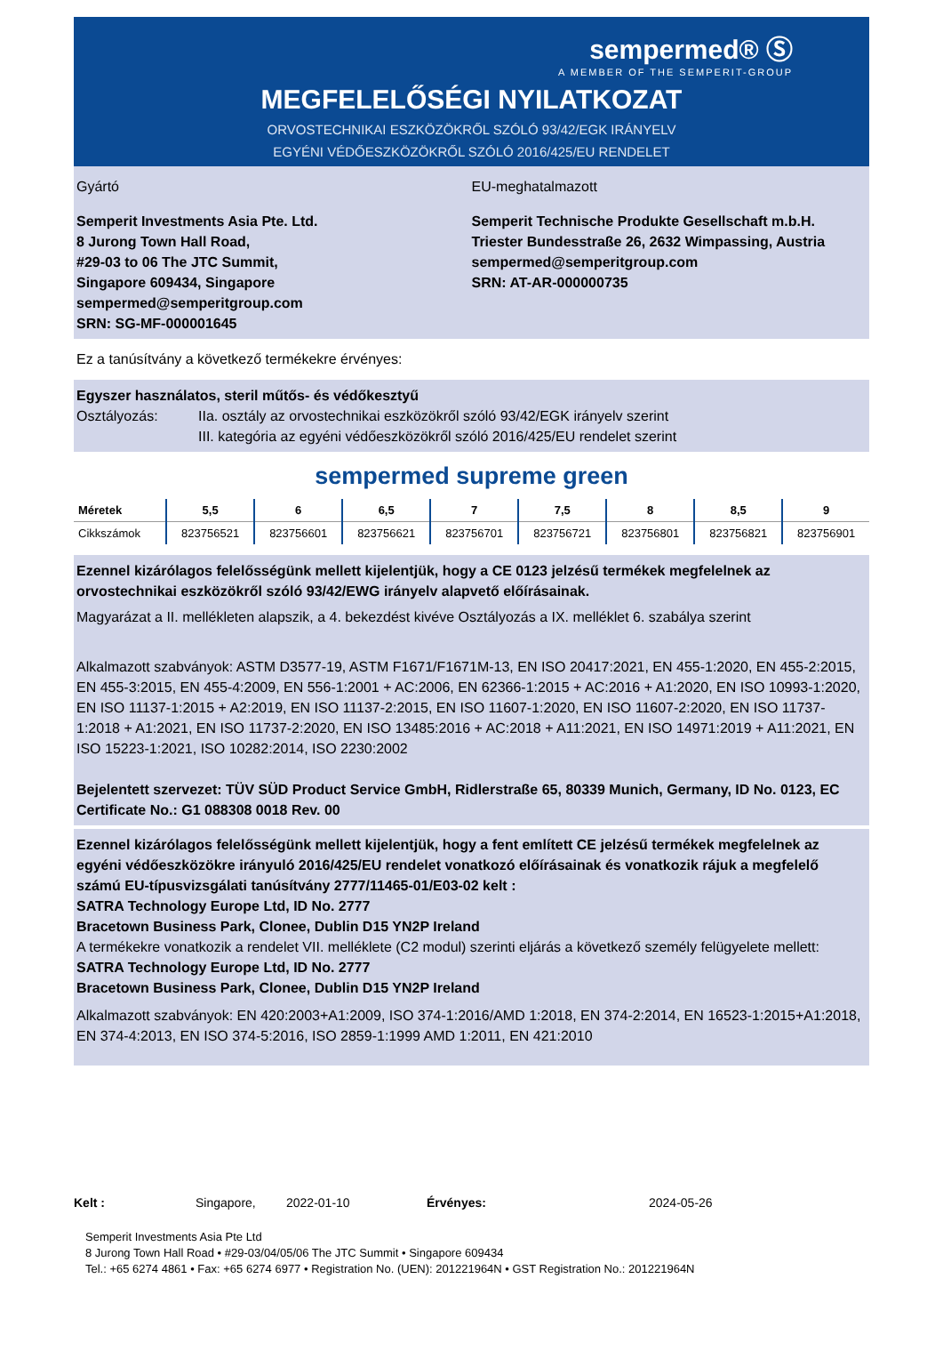sempermed® Ⓢ
A MEMBER OF THE SEMPERIT-GROUP
MEGFELELŐSÉGI NYILATKOZAT
ORVOSTECHNIKAI ESZKÖZÖKRŐL SZÓLÓ 93/42/EGK IRÁNYELV
EGYÉNI VÉDŐESZKÖZÖKRŐL SZÓLÓ 2016/425/EU RENDELET
Gyártó
Semperit Investments Asia Pte. Ltd.
8 Jurong Town Hall Road,
#29-03 to 06 The JTC Summit,
Singapore 609434, Singapore
sempermed@semperitgroup.com
SRN: SG-MF-000001645
EU-meghatalmazott
Semperit Technische Produkte Gesellschaft m.b.H.
Triester Bundesstraße 26, 2632 Wimpassing, Austria
sempermed@semperitgroup.com
SRN: AT-AR-000000735
Ez a tanúsítvány a következő termékekre érvényes:
Egyszer használatos, steril műtős- és védőkesztyű
Osztályozás: IIa. osztály az orvostechnikai eszközökről szóló 93/42/EGK irányelv szerint
III. kategória az egyéni védőeszközökről szóló 2016/425/EU rendelet szerint
sempermed supreme green
| Méretek | 5,5 | 6 | 6,5 | 7 | 7,5 | 8 | 8,5 | 9 |
| --- | --- | --- | --- | --- | --- | --- | --- | --- |
| Cikkszámok | 823756521 | 823756601 | 823756621 | 823756701 | 823756721 | 823756801 | 823756821 | 823756901 |
Ezennel kizárólagos felelősségünk mellett kijelentjük, hogy a CE 0123 jelzésű termékek megfelelnek az orvostechnikai eszközökről szóló 93/42/EWG irányelv alapvető előírásainak.
Magyarázat a II. mellékleten alapszik, a 4. bekezdést kivéve Osztályozás a IX. melléklet 6. szabálya szerint
Alkalmazott szabványok: ASTM D3577-19, ASTM F1671/F1671M-13, EN ISO 20417:2021, EN 455-1:2020, EN 455-2:2015, EN 455-3:2015, EN 455-4:2009, EN 556-1:2001 + AC:2006, EN 62366-1:2015 + AC:2016 + A1:2020, EN ISO 10993-1:2020, EN ISO 11137-1:2015 + A2:2019, EN ISO 11137-2:2015, EN ISO 11607-1:2020, EN ISO 11607-2:2020, EN ISO 11737-1:2018 + A1:2021, EN ISO 11737-2:2020, EN ISO 13485:2016 + AC:2018 + A11:2021, EN ISO 14971:2019 + A11:2021, EN ISO 15223-1:2021, ISO 10282:2014, ISO 2230:2002
Bejelentett szervezet: TÜV SÜD Product Service GmbH, Ridlerstraße 65, 80339 Munich, Germany, ID No. 0123, EC Certificate No.: G1 088308 0018 Rev. 00
Ezennel kizárólagos felelősségünk mellett kijelentjük, hogy a fent említett CE jelzésű termékek megfelelnek az egyéni védőeszközökre irányuló 2016/425/EU rendelet vonatkozó előírásainak és vonatkozik rájuk a megfelelő számú EU-típusvizsgálati tanúsítvány 2777/11465-01/E03-02 kelt :
SATRA Technology Europe Ltd, ID No. 2777
Bracetown Business Park, Clonee, Dublin D15 YN2P Ireland
A termékekre vonatkozik a rendelet VII. melléklete (C2 modul) szerinti eljárás a következő személy felügyelete mellett:
SATRA Technology Europe Ltd, ID No. 2777
Bracetown Business Park, Clonee, Dublin D15 YN2P Ireland
Alkalmazott szabványok: EN 420:2003+A1:2009, ISO 374-1:2016/AMD 1:2018, EN 374-2:2014, EN 16523-1:2015+A1:2018, EN 374-4:2013, EN ISO 374-5:2016, ISO 2859-1:1999 AMD 1:2011, EN 421:2010
Kelt : Singapore, 2022-01-10 Érvényes: 2024-05-26
Semperit Investments Asia Pte Ltd
8 Jurong Town Hall Road • #29-03/04/05/06 The JTC Summit • Singapore 609434
Tel.: +65 6274 4861 • Fax: +65 6274 6977 • Registration No. (UEN): 201221964N • GST Registration No.: 201221964N